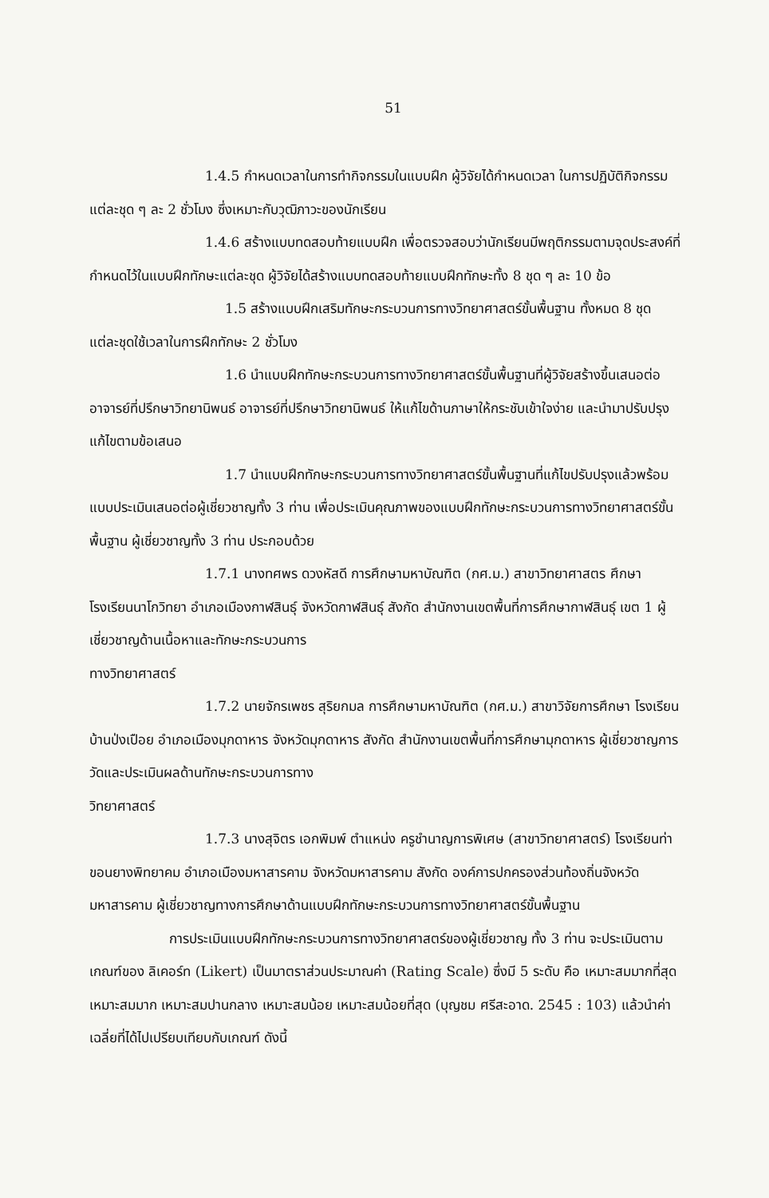51
1.4.5 กำหนดเวลาในการทำกิจกรรมในแบบฝึก ผู้วิจัยได้กำหนดเวลา ในการปฏิบัติกิจกรรมแต่ละชุด ๆ ละ 2 ชั่วโมง ซึ่งเหมาะกับวุฒิภาวะของนักเรียน
1.4.6 สร้างแบบทดสอบท้ายแบบฝึก เพื่อตรวจสอบว่านักเรียนมีพฤติกรรมตามจุดประสงค์ที่กำหนดไว้ในแบบฝึกทักษะแต่ละชุด ผู้วิจัยได้สร้างแบบทดสอบท้ายแบบฝึกทักษะทั้ง 8 ชุด ๆ ละ 10 ข้อ
1.5 สร้างแบบฝึกเสริมทักษะกระบวนการทางวิทยาศาสตร์ขั้นพื้นฐาน ทั้งหมด 8 ชุด แต่ละชุดใช้เวลาในการฝึกทักษะ 2 ชั่วโมง
1.6 นำแบบฝึกทักษะกระบวนการทางวิทยาศาสตร์ขั้นพื้นฐานที่ผู้วิจัยสร้างขึ้นเสนอต่ออาจารย์ที่ปรึกษาวิทยานิพนธ์ อาจารย์ที่ปรึกษาวิทยานิพนธ์ ให้แก้ไขด้านภาษาให้กระชับเข้าใจง่าย และนำมาปรับปรุงแก้ไขตามข้อเสนอ
1.7 นำแบบฝึกทักษะกระบวนการทางวิทยาศาสตร์ขั้นพื้นฐานที่แก้ไขปรับปรุงแล้วพร้อมแบบประเมินเสนอต่อผู้เชี่ยวชาญทั้ง 3 ท่าน เพื่อประเมินคุณภาพของแบบฝึกทักษะกระบวนการทางวิทยาศาสตร์ขั้นพื้นฐาน ผู้เชี่ยวชาญทั้ง 3 ท่าน ประกอบด้วย
1.7.1 นางทศพร ดวงหัสดี การศึกษามหาบัณฑิต (กศ.ม.) สาขาวิทยาศาสตร ศึกษา โรงเรียนนาโกวิทยา อำเภอเมืองกาฬสินธุ์ จังหวัดกาฬสินธุ์ สังกัด สำนักงานเขตพื้นที่การศึกษากาฬสินธุ์ เขต 1 ผู้เชี่ยวชาญด้านเนื้อหาและทักษะกระบวนการ
ทางวิทยาศาสตร์
1.7.2 นายจักรเพชร สุริยกมล การศึกษามหาบัณฑิต (กศ.ม.) สาขาวิจัยการศึกษา โรงเรียนบ้านป่งเปือย อำเภอเมืองมุกดาหาร จังหวัดมุกดาหาร สังกัด สำนักงานเขตพื้นที่การศึกษามุกดาหาร ผู้เชี่ยวชาญการวัดและประเมินผลด้านทักษะกระบวนการทาง
วิทยาศาสตร์
1.7.3 นางสุจิตร เอกพิมพ์ ตำแหน่ง ครูชำนาญการพิเศษ (สาขาวิทยาศาสตร์) โรงเรียนท่าขอนยางพิทยาคม อำเภอเมืองมหาสารคาม จังหวัดมหาสารคาม สังกัด องค์การปกครองส่วนท้องถิ่นจังหวัดมหาสารคาม ผู้เชี่ยวชาญทางการศึกษาด้านแบบฝึกทักษะกระบวนการทางวิทยาศาสตร์ขั้นพื้นฐาน
การประเมินแบบฝึกทักษะกระบวนการทางวิทยาศาสตร์ของผู้เชี่ยวชาญ ทั้ง 3 ท่าน จะประเมินตามเกณฑ์ของ ลิเคอร์ท (Likert) เป็นมาตราส่วนประมาณค่า (Rating Scale) ซึ่งมี 5 ระดับ คือ เหมาะสมมากที่สุด เหมาะสมมาก เหมาะสมปานกลาง เหมาะสมน้อย เหมาะสมน้อยที่สุด (บุญชม ศรีสะอาด. 2545 : 103) แล้วนำค่าเฉลี่ยที่ได้ไปเปรียบเทียบกับเกณฑ์ ดังนี้